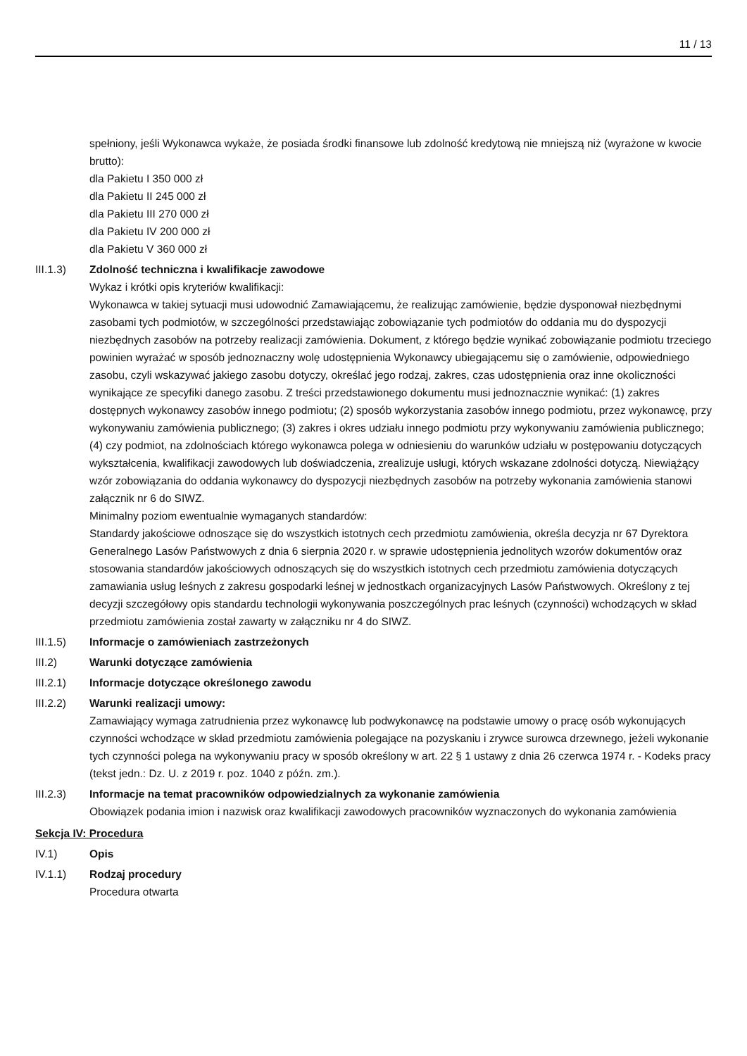11 / 13
spełniony, jeśli Wykonawca wykaże, że posiada środki finansowe lub zdolność kredytową nie mniejszą niż (wyrażone w kwocie brutto):
dla Pakietu I 350 000 zł
dla Pakietu II 245 000 zł
dla Pakietu III 270 000 zł
dla Pakietu IV 200 000 zł
dla Pakietu V 360 000 zł
III.1.3) Zdolność techniczna i kwalifikacje zawodowe
Wykaz i krótki opis kryteriów kwalifikacji:
Wykonawca w takiej sytuacji musi udowodnić Zamawiającemu, że realizując zamówienie, będzie dysponował niezbędnymi zasobami tych podmiotów, w szczególności przedstawiając zobowiązanie tych podmiotów do oddania mu do dyspozycji niezbędnych zasobów na potrzeby realizacji zamówienia. Dokument, z którego będzie wynikać zobowiązanie podmiotu trzeciego powinien wyrażać w sposób jednoznaczny wolę udostępnienia Wykonawcy ubiegającemu się o zamówienie, odpowiedniego zasobu, czyli wskazywać jakiego zasobu dotyczy, określać jego rodzaj, zakres, czas udostępnienia oraz inne okoliczności wynikające ze specyfiki danego zasobu. Z treści przedstawionego dokumentu musi jednoznacznie wynikać: (1) zakres dostępnych wykonawcy zasobów innego podmiotu; (2) sposób wykorzystania zasobów innego podmiotu, przez wykonawcę, przy wykonywaniu zamówienia publicznego; (3) zakres i okres udziału innego podmiotu przy wykonywaniu zamówienia publicznego; (4) czy podmiot, na zdolnościach którego wykonawca polega w odniesieniu do warunków udziału w postępowaniu dotyczących wykształcenia, kwalifikacji zawodowych lub doświadczenia, zrealizuje usługi, których wskazane zdolności dotyczą. Niewiążący wzór zobowiązania do oddania wykonawcy do dyspozycji niezbędnych zasobów na potrzeby wykonania zamówienia stanowi załącznik nr 6 do SIWZ.
Minimalny poziom ewentualnie wymaganych standardów:
Standardy jakościowe odnoszące się do wszystkich istotnych cech przedmiotu zamówienia, określa decyzja nr 67 Dyrektora Generalnego Lasów Państwowych z dnia 6 sierpnia 2020 r. w sprawie udostępnienia jednolitych wzorów dokumentów oraz stosowania standardów jakościowych odnoszących się do wszystkich istotnych cech przedmiotu zamówienia dotyczących zamawiania usług leśnych z zakresu gospodarki leśnej w jednostkach organizacyjnych Lasów Państwowych. Określony z tej decyzji szczegółowy opis standardu technologii wykonywania poszczególnych prac leśnych (czynności) wchodzących w skład przedmiotu zamówienia został zawarty w załączniku nr 4 do SIWZ.
III.1.5) Informacje o zamówieniach zastrzeżonych
III.2) Warunki dotyczące zamówienia
III.2.1) Informacje dotyczące określonego zawodu
III.2.2) Warunki realizacji umowy:
Zamawiający wymaga zatrudnienia przez wykonawcę lub podwykonawcę na podstawie umowy o pracę osób wykonujących czynności wchodzące w skład przedmiotu zamówienia polegające na pozyskaniu i zrywce surowca drzewnego, jeżeli wykonanie tych czynności polega na wykonywaniu pracy w sposób określony w art. 22 § 1 ustawy z dnia 26 czerwca 1974 r. - Kodeks pracy (tekst jedn.: Dz. U. z 2019 r. poz. 1040 z późn. zm.).
III.2.3) Informacje na temat pracowników odpowiedzialnych za wykonanie zamówienia
Obowiązek podania imion i nazwisk oraz kwalifikacji zawodowych pracowników wyznaczonych do wykonania zamówienia
Sekcja IV: Procedura
IV.1) Opis
IV.1.1) Rodzaj procedury
Procedura otwarta